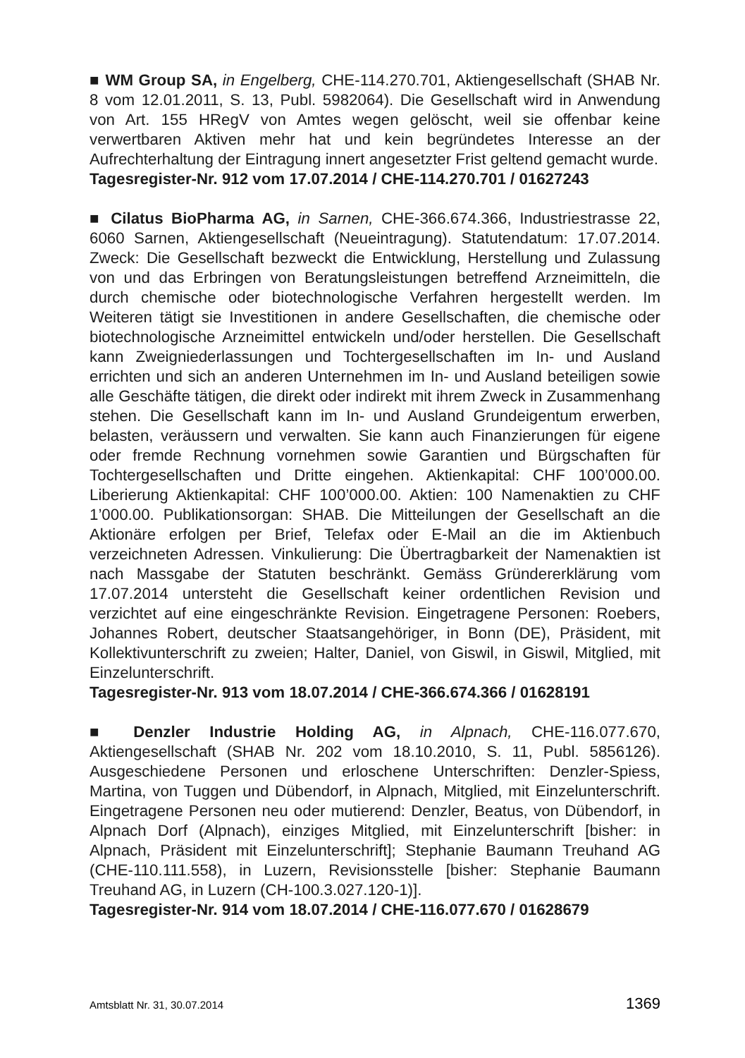■ WM Group SA, in Engelberg, CHE-114.270.701, Aktiengesellschaft (SHAB Nr. 8 vom 12.01.2011, S. 13, Publ. 5982064). Die Gesellschaft wird in Anwendung von Art. 155 HRegV von Amtes wegen gelöscht, weil sie offenbar keine verwertbaren Aktiven mehr hat und kein begründetes Interesse an der Aufrechterhaltung der Eintragung innert angesetzter Frist geltend gemacht wurde.
Tagesregister-Nr. 912 vom 17.07.2014 / CHE-114.270.701 / 01627243
■ Cilatus BioPharma AG, in Sarnen, CHE-366.674.366, Industriestrasse 22, 6060 Sarnen, Aktiengesellschaft (Neueintragung). Statutendatum: 17.07.2014. Zweck: Die Gesellschaft bezweckt die Entwicklung, Herstellung und Zulassung von und das Erbringen von Beratungsleistungen betreffend Arzneimitteln, die durch chemische oder biotechnologische Verfahren hergestellt werden. Im Weiteren tätigt sie Investitionen in andere Gesellschaften, die chemische oder biotechnologische Arzneimittel entwickeln und/oder herstellen. Die Gesellschaft kann Zweigniederlassungen und Tochtergesellschaften im In- und Ausland errichten und sich an anderen Unternehmen im In- und Ausland beteiligen sowie alle Geschäfte tätigen, die direkt oder indirekt mit ihrem Zweck in Zusammenhang stehen. Die Gesellschaft kann im In- und Ausland Grundeigentum erwerben, belasten, veräussern und verwalten. Sie kann auch Finanzierungen für eigene oder fremde Rechnung vornehmen sowie Garantien und Bürgschaften für Tochtergesellschaften und Dritte eingehen. Aktienkapital: CHF 100’000.00. Liberierung Aktienkapital: CHF 100’000.00. Aktien: 100 Namenaktien zu CHF 1’000.00. Publikationsorgan: SHAB. Die Mitteilungen der Gesellschaft an die Aktionäre erfolgen per Brief, Telefax oder E-Mail an die im Aktienbuch verzeichneten Adressen. Vinkulierung: Die Übertragbarkeit der Namenaktien ist nach Massgabe der Statuten beschränkt. Gemäss Gründererklärung vom 17.07.2014 untersteht die Gesellschaft keiner ordentlichen Revision und verzichtet auf eine eingeschränkte Revision. Eingetragene Personen: Roebers, Johannes Robert, deutscher Staatsangehöriger, in Bonn (DE), Präsident, mit Kollektivunterschrift zu zweien; Halter, Daniel, von Giswil, in Giswil, Mitglied, mit Einzelunterschrift.
Tagesregister-Nr. 913 vom 18.07.2014 / CHE-366.674.366 / 01628191
■ Denzler Industrie Holding AG, in Alpnach, CHE-116.077.670, Aktiengesellschaft (SHAB Nr. 202 vom 18.10.2010, S. 11, Publ. 5856126). Ausgeschiedene Personen und erloschene Unterschriften: Denzler-Spiess, Martina, von Tuggen und Dübendorf, in Alpnach, Mitglied, mit Einzelunterschrift. Eingetragene Personen neu oder mutierend: Denzler, Beatus, von Dübendorf, in Alpnach Dorf (Alpnach), einziges Mitglied, mit Einzelunterschrift [bisher: in Alpnach, Präsident mit Einzelunterschrift]; Stephanie Baumann Treuhand AG (CHE-110.111.558), in Luzern, Revisionsstelle [bisher: Stephanie Baumann Treuhand AG, in Luzern (CH-100.3.027.120-1)].
Tagesregister-Nr. 914 vom 18.07.2014 / CHE-116.077.670 / 01628679
Amtsblatt Nr. 31, 30.07.2014 1369